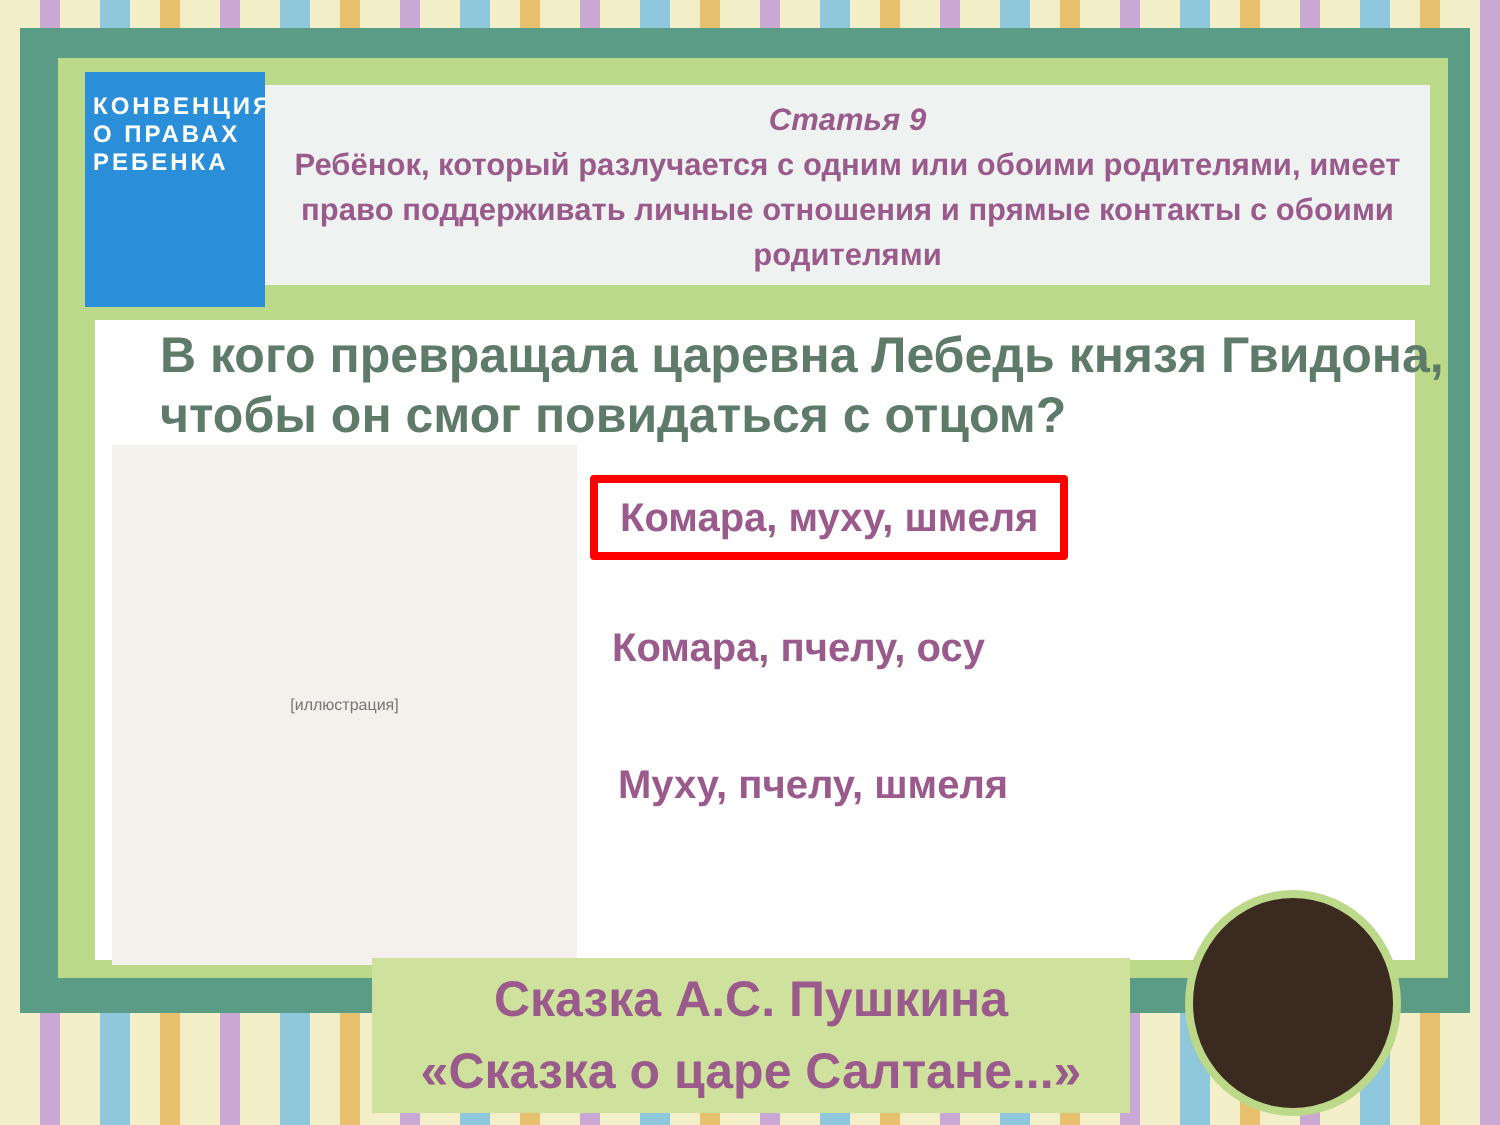КОНВЕНЦИЯ О ПРАВАХ РЕБЕНКА
Статья 9
Ребёнок, который разлучается с одним или обоими родителями, имеет право поддерживать личные отношения и прямые контакты с обоими родителями
В кого превращала царевна Лебедь князя Гвидона, чтобы он смог повидаться с отцом?
[иллюстрация]
Комара, муху, шмеля
Комара, пчелу, осу
Муху, пчелу, шмеля
Сказка А.С. Пушкина
«Сказка о царе Салтане...»